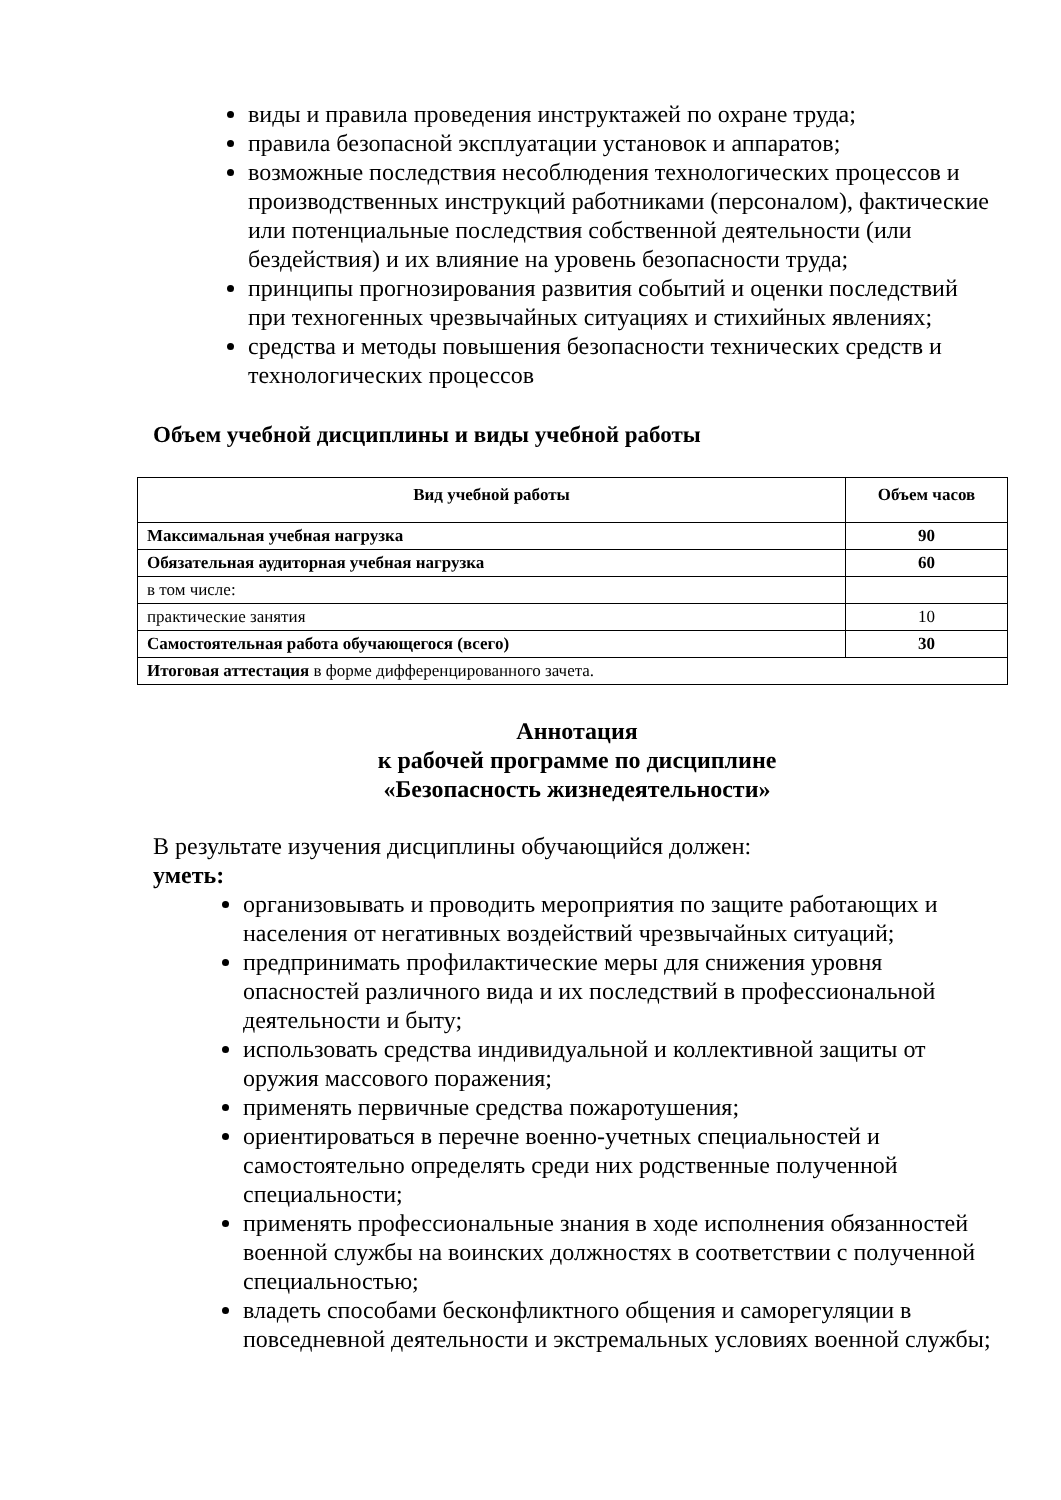виды и правила проведения инструктажей по охране труда;
правила безопасной эксплуатации установок и аппаратов;
возможные последствия несоблюдения технологических процессов и производственных инструкций работниками (персоналом), фактические или потенциальные последствия собственной деятельности (или бездействия) и их влияние на уровень безопасности труда;
принципы прогнозирования развития событий и оценки последствий при техногенных чрезвычайных ситуациях и стихийных явлениях;
средства и методы повышения безопасности технических средств и технологических процессов
Объем учебной дисциплины и виды учебной работы
| Вид учебной работы | Объем часов |
| --- | --- |
| Максимальная учебная нагрузка | 90 |
| Обязательная аудиторная учебная нагрузка | 60 |
| в том числе: | |
| практические занятия | 10 |
| Самостоятельная работа обучающегося (всего) | 30 |
| Итоговая аттестация в форме дифференцированного зачета. | |
Аннотация
к рабочей программе по дисциплине
«Безопасность жизнедеятельности»
В результате изучения дисциплины обучающийся должен:
уметь:
организовывать и проводить мероприятия по защите работающих и населения от негативных воздействий чрезвычайных ситуаций;
предпринимать профилактические меры для снижения уровня опасностей различного вида и их последствий в профессиональной деятельности и быту;
использовать средства индивидуальной и коллективной защиты от оружия массового поражения;
применять первичные средства пожаротушения;
ориентироваться в перечне военно-учетных специальностей и самостоятельно определять среди них родственные полученной специальности;
применять профессиональные знания в ходе исполнения обязанностей военной службы на воинских должностях в соответствии с полученной специальностью;
владеть способами бесконфликтного общения и саморегуляции в повседневной деятельности и экстремальных условиях военной службы;